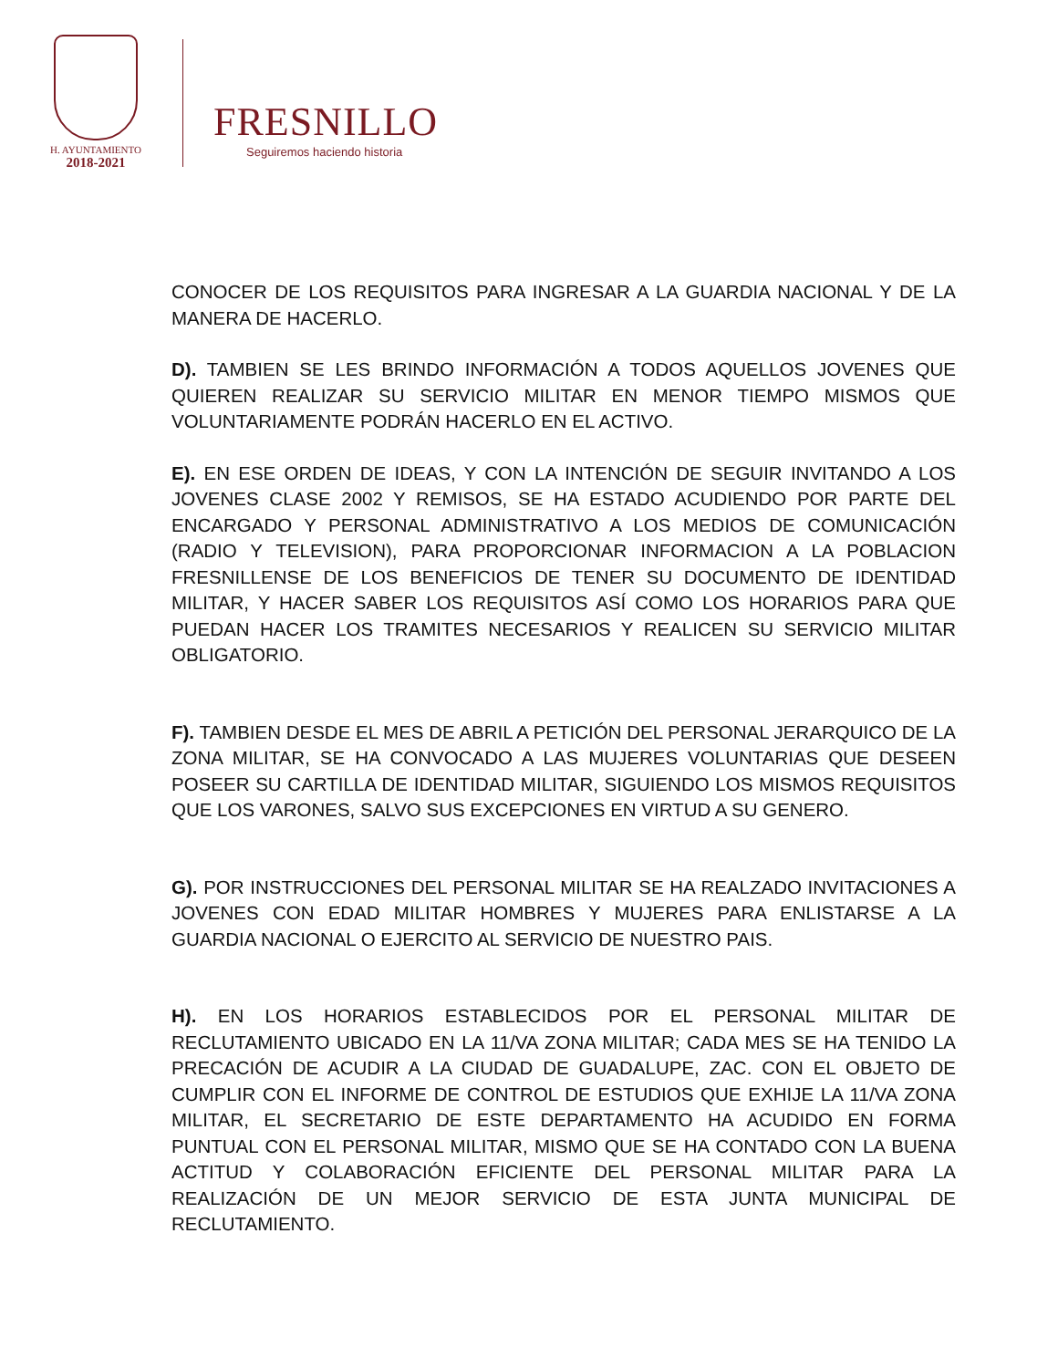H. AYUNTAMIENTO
2018-2021
FRESNILLO
Seguiremos haciendo historia
CONOCER DE LOS REQUISITOS PARA INGRESAR A LA GUARDIA NACIONAL Y DE LA MANERA DE HACERLO.
D). TAMBIEN SE LES BRINDO INFORMACIÓN A TODOS AQUELLOS JOVENES QUE QUIEREN REALIZAR SU SERVICIO MILITAR EN MENOR TIEMPO MISMOS QUE VOLUNTARIAMENTE PODRÁN HACERLO EN EL ACTIVO.
E). EN ESE ORDEN DE IDEAS, Y CON LA INTENCIÓN DE SEGUIR INVITANDO A LOS JOVENES CLASE 2002 Y REMISOS, SE HA ESTADO ACUDIENDO POR PARTE DEL ENCARGADO Y PERSONAL ADMINISTRATIVO A LOS MEDIOS DE COMUNICACIÓN (RADIO Y TELEVISION), PARA PROPORCIONAR INFORMACION A LA POBLACION FRESNILLENSE DE LOS BENEFICIOS DE TENER SU DOCUMENTO DE IDENTIDAD MILITAR, Y HACER SABER LOS REQUISITOS ASÍ COMO LOS HORARIOS PARA QUE PUEDAN HACER LOS TRAMITES NECESARIOS Y REALICEN SU SERVICIO MILITAR OBLIGATORIO.
F). TAMBIEN DESDE EL MES DE ABRIL A PETICIÓN DEL PERSONAL JERARQUICO DE LA ZONA MILITAR, SE HA CONVOCADO A LAS MUJERES VOLUNTARIAS QUE DESEEN POSEER SU CARTILLA DE IDENTIDAD MILITAR, SIGUIENDO LOS MISMOS REQUISITOS QUE LOS VARONES, SALVO SUS EXCEPCIONES EN VIRTUD A SU GENERO.
G). POR INSTRUCCIONES DEL PERSONAL MILITAR SE HA REALZADO INVITACIONES A JOVENES CON EDAD MILITAR HOMBRES Y MUJERES PARA ENLISTARSE A LA GUARDIA NACIONAL O EJERCITO AL SERVICIO DE NUESTRO PAIS.
H). EN LOS HORARIOS ESTABLECIDOS POR EL PERSONAL MILITAR DE RECLUTAMIENTO UBICADO EN LA 11/VA ZONA MILITAR; CADA MES SE HA TENIDO LA PRECACIÓN DE ACUDIR A LA CIUDAD DE GUADALUPE, ZAC. CON EL OBJETO DE CUMPLIR CON EL INFORME DE CONTROL DE ESTUDIOS QUE EXHIJE LA 11/VA ZONA MILITAR, EL SECRETARIO DE ESTE DEPARTAMENTO HA ACUDIDO EN FORMA PUNTUAL CON EL PERSONAL MILITAR, MISMO QUE SE HA CONTADO CON LA BUENA ACTITUD Y COLABORACIÓN EFICIENTE DEL PERSONAL MILITAR PARA LA REALIZACIÓN DE UN MEJOR SERVICIO DE ESTA JUNTA MUNICIPAL DE RECLUTAMIENTO.